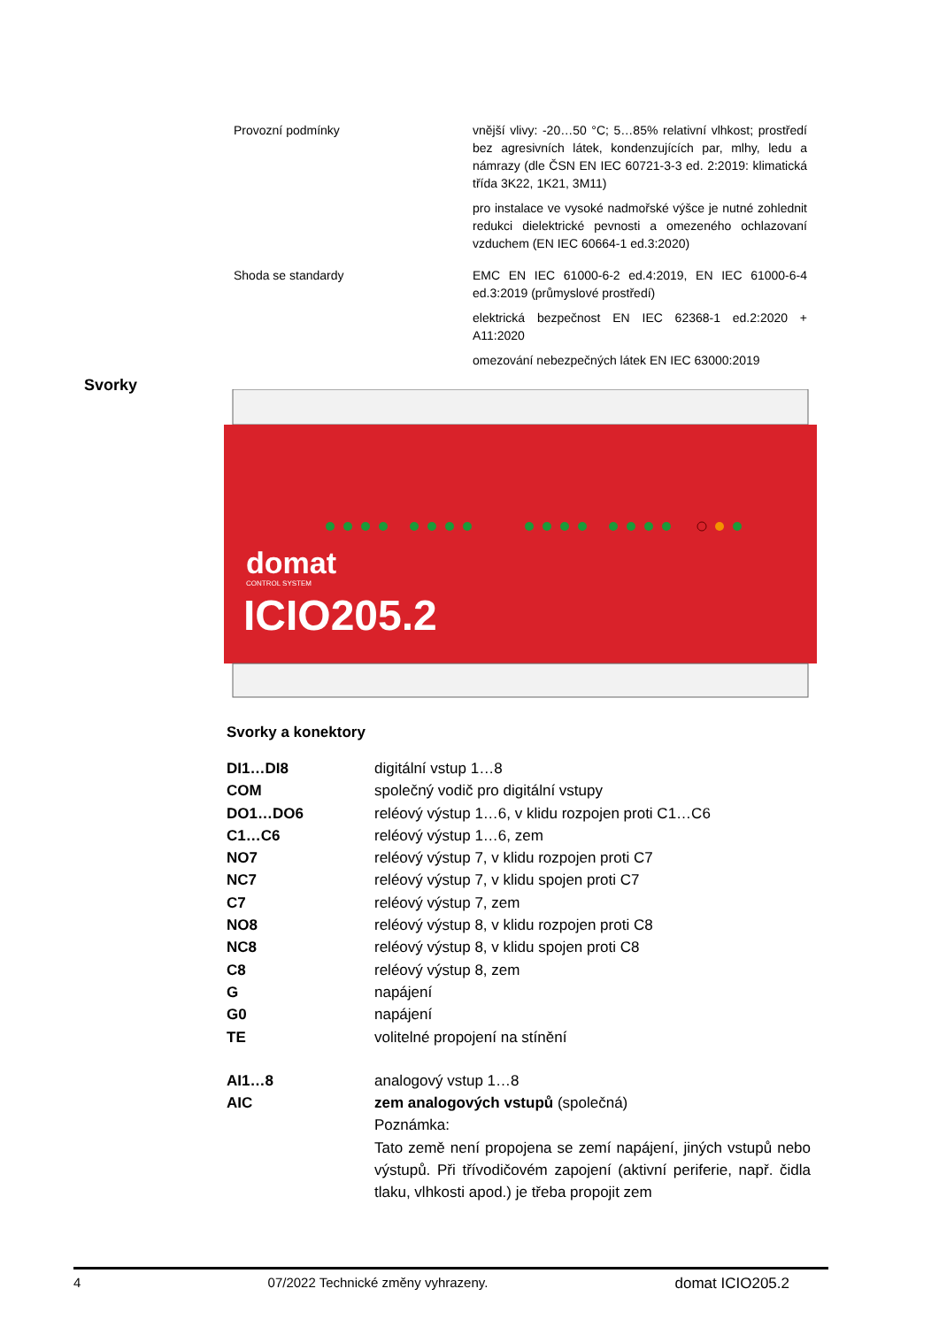| Provozní podmínky | vnější vlivy: -20…50 °C; 5…85% relativní vlhkost; prostředí bez agresivních látek, kondenzujících par, mlhy, ledu a námrazy (dle ČSN EN IEC 60721-3-3 ed. 2:2019: klimatická třída 3K22, 1K21, 3M11) pro instalace ve vysoké nadmořské výšce je nutné zohlednit redukci dielektrické pevnosti a omezeného ochlazovaní vzduchem (EN IEC 60664-1 ed.3:2020) |
| Shoda se standardy | EMC EN IEC 61000-6-2 ed.4:2019, EN IEC 61000-6-4 ed.3:2019 (průmyslové prostředí) elektrická bezpečnost EN IEC 62368-1 ed.2:2020 + A11:2020 omezování nebezpečných látek EN IEC 63000:2019 |
Svorky
domat
CONTROL SYSTEM
ICIO205.2
Svorky a konektory
| DI1…DI8 | digitální vstup 1…8 |
| COM | společný vodič pro digitální vstupy |
| DO1…DO6 | reléový výstup 1…6, v klidu rozpojen proti C1…C6 |
| C1…C6 | reléový výstup 1…6, zem |
| NO7 | reléový výstup 7, v klidu rozpojen proti C7 |
| NC7 | reléový výstup 7, v klidu spojen proti C7 |
| C7 | reléový výstup 7, zem |
| NO8 | reléový výstup 8, v klidu rozpojen proti C8 |
| NC8 | reléový výstup 8, v klidu spojen proti C8 |
| C8 | reléový výstup 8, zem |
| G | napájení |
| G0 | napájení |
| TE | volitelné propojení na stínění |
| AI1…8 | analogový vstup 1…8 |
| AIC | zem analogových vstupů (společná) Poznámka: Tato země není propojena se zemí napájení, jiných vstupů nebo výstupů. Při třívodičovém zapojení (aktivní periferie, např. čidla tlaku, vlhkosti apod.) je třeba propojit zem |
4 07/2022 Technické změny vyhrazeny. domat ICIO205.2